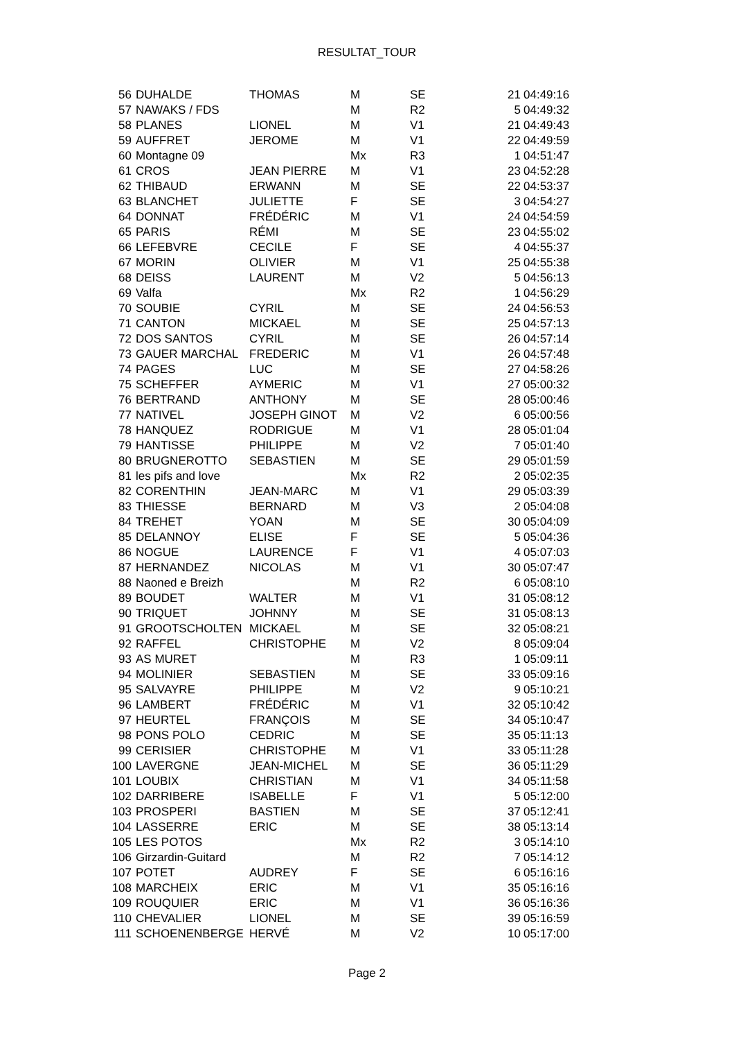RESULTAT_TOUR
| 56 | DUHALDE | THOMAS | M | SE | 21 | 04:49:16 |
| 57 | NAWAKS / FDS | | M | R2 | 5 | 04:49:32 |
| 58 | PLANES | LIONEL | M | V1 | 21 | 04:49:43 |
| 59 | AUFFRET | JEROME | M | V1 | 22 | 04:49:59 |
| 60 | Montagne 09 | | Mx | R3 | 1 | 04:51:47 |
| 61 | CROS | JEAN PIERRE | M | V1 | 23 | 04:52:28 |
| 62 | THIBAUD | ERWANN | M | SE | 22 | 04:53:37 |
| 63 | BLANCHET | JULIETTE | F | SE | 3 | 04:54:27 |
| 64 | DONNAT | FRÉDÉRIC | M | V1 | 24 | 04:54:59 |
| 65 | PARIS | RÉMI | M | SE | 23 | 04:55:02 |
| 66 | LEFEBVRE | CECILE | F | SE | 4 | 04:55:37 |
| 67 | MORIN | OLIVIER | M | V1 | 25 | 04:55:38 |
| 68 | DEISS | LAURENT | M | V2 | 5 | 04:56:13 |
| 69 | Valfa | | Mx | R2 | 1 | 04:56:29 |
| 70 | SOUBIE | CYRIL | M | SE | 24 | 04:56:53 |
| 71 | CANTON | MICKAEL | M | SE | 25 | 04:57:13 |
| 72 | DOS SANTOS | CYRIL | M | SE | 26 | 04:57:14 |
| 73 | GAUER MARCHAL | FREDERIC | M | V1 | 26 | 04:57:48 |
| 74 | PAGES | LUC | M | SE | 27 | 04:58:26 |
| 75 | SCHEFFER | AYMERIC | M | V1 | 27 | 05:00:32 |
| 76 | BERTRAND | ANTHONY | M | SE | 28 | 05:00:46 |
| 77 | NATIVEL | JOSEPH GINOT | M | V2 | 6 | 05:00:56 |
| 78 | HANQUEZ | RODRIGUE | M | V1 | 28 | 05:01:04 |
| 79 | HANTISSE | PHILIPPE | M | V2 | 7 | 05:01:40 |
| 80 | BRUGNEROTTO | SEBASTIEN | M | SE | 29 | 05:01:59 |
| 81 | les pifs and love | | Mx | R2 | 2 | 05:02:35 |
| 82 | CORENTHIN | JEAN-MARC | M | V1 | 29 | 05:03:39 |
| 83 | THIESSE | BERNARD | M | V3 | 2 | 05:04:08 |
| 84 | TREHET | YOAN | M | SE | 30 | 05:04:09 |
| 85 | DELANNOY | ELISE | F | SE | 5 | 05:04:36 |
| 86 | NOGUE | LAURENCE | F | V1 | 4 | 05:07:03 |
| 87 | HERNANDEZ | NICOLAS | M | V1 | 30 | 05:07:47 |
| 88 | Naoned e Breizh | | M | R2 | 6 | 05:08:10 |
| 89 | BOUDET | WALTER | M | V1 | 31 | 05:08:12 |
| 90 | TRIQUET | JOHNNY | M | SE | 31 | 05:08:13 |
| 91 | GROOTSCHOLTEN | MICKAEL | M | SE | 32 | 05:08:21 |
| 92 | RAFFEL | CHRISTOPHE | M | V2 | 8 | 05:09:04 |
| 93 | AS MURET | | M | R3 | 1 | 05:09:11 |
| 94 | MOLINIER | SEBASTIEN | M | SE | 33 | 05:09:16 |
| 95 | SALVAYRE | PHILIPPE | M | V2 | 9 | 05:10:21 |
| 96 | LAMBERT | FRÉDÉRIC | M | V1 | 32 | 05:10:42 |
| 97 | HEURTEL | FRANÇOIS | M | SE | 34 | 05:10:47 |
| 98 | PONS POLO | CEDRIC | M | SE | 35 | 05:11:13 |
| 99 | CERISIER | CHRISTOPHE | M | V1 | 33 | 05:11:28 |
| 100 | LAVERGNE | JEAN-MICHEL | M | SE | 36 | 05:11:29 |
| 101 | LOUBIX | CHRISTIAN | M | V1 | 34 | 05:11:58 |
| 102 | DARRIBERE | ISABELLE | F | V1 | 5 | 05:12:00 |
| 103 | PROSPERI | BASTIEN | M | SE | 37 | 05:12:41 |
| 104 | LASSERRE | ERIC | M | SE | 38 | 05:13:14 |
| 105 | LES POTOS | | Mx | R2 | 3 | 05:14:10 |
| 106 | Girzardin-Guitard | | M | R2 | 7 | 05:14:12 |
| 107 | POTET | AUDREY | F | SE | 6 | 05:16:16 |
| 108 | MARCHEIX | ERIC | M | V1 | 35 | 05:16:16 |
| 109 | ROUQUIER | ERIC | M | V1 | 36 | 05:16:36 |
| 110 | CHEVALIER | LIONEL | M | SE | 39 | 05:16:59 |
| 111 | SCHOENENBERGE | HERVÉ | M | V2 | 10 | 05:17:00 |
Page 2